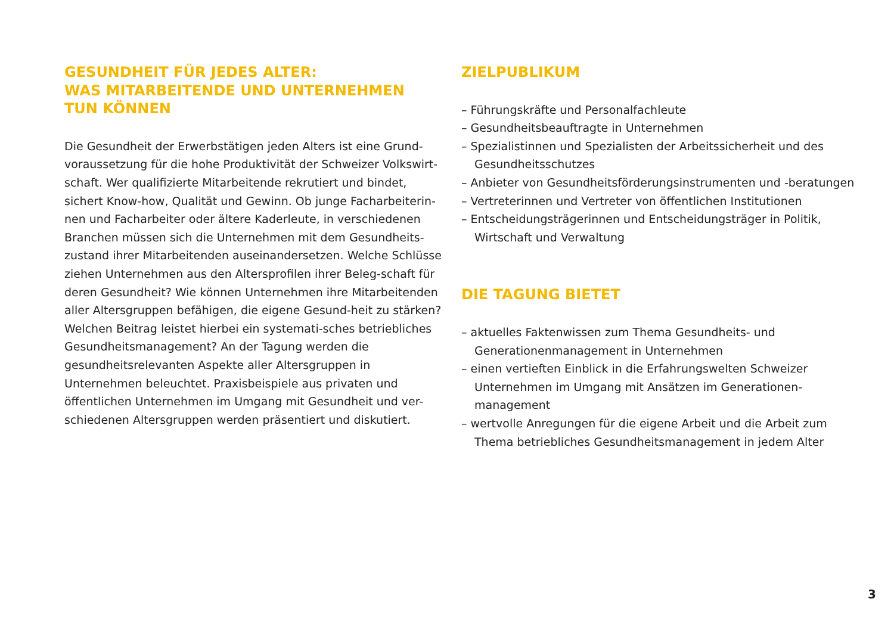GESUNDHEIT FÜR JEDES ALTER:
WAS MITARBEITENDE UND UNTERNEHMEN
TUN KÖNNEN
Die Gesundheit der Erwerbstätigen jeden Alters ist eine Grund-voraussetzung für die hohe Produktivität der Schweizer Volkswirt-schaft. Wer qualifizierte Mitarbeitende rekrutiert und bindet, sichert Know-how, Qualität und Gewinn. Ob junge Facharbeiterin-nen und Facharbeiter oder ältere Kaderleute, in verschiedenen Branchen müssen sich die Unternehmen mit dem Gesundheits-zustand ihrer Mitarbeitenden auseinandersetzen. Welche Schlüsse ziehen Unternehmen aus den Altersprofilen ihrer Beleg-schaft für deren Gesundheit? Wie können Unternehmen ihre Mitarbeitenden aller Altersgruppen befähigen, die eigene Gesund-heit zu stärken? Welchen Beitrag leistet hierbei ein systemati-sches betriebliches Gesundheitsmanagement? An der Tagung werden die gesundheitsrelevanten Aspekte aller Altersgruppen in Unternehmen beleuchtet. Praxisbeispiele aus privaten und öffentlichen Unternehmen im Umgang mit Gesundheit und ver-schiedenen Altersgruppen werden präsentiert und diskutiert.
ZIELPUBLIKUM
– Führungskräfte und Personalfachleute
– Gesundheitsbeauftragte in Unternehmen
– Spezialistinnen und Spezialisten der Arbeitssicherheit und des Gesundheitsschutzes
– Anbieter von Gesundheitsförderungsinstrumenten und -beratungen
– Vertreterinnen und Vertreter von öffentlichen Institutionen
– Entscheidungsträgerinnen und Entscheidungsträger in Politik, Wirtschaft und Verwaltung
DIE TAGUNG BIETET
– aktuelles Faktenwissen zum Thema Gesundheits- und Generationenmanagement in Unternehmen
– einen vertieften Einblick in die Erfahrungswelten Schweizer Unternehmen im Umgang mit Ansätzen im Generationen-management
– wertvolle Anregungen für die eigene Arbeit und die Arbeit zum Thema betriebliches Gesundheitsmanagement in jedem Alter
3